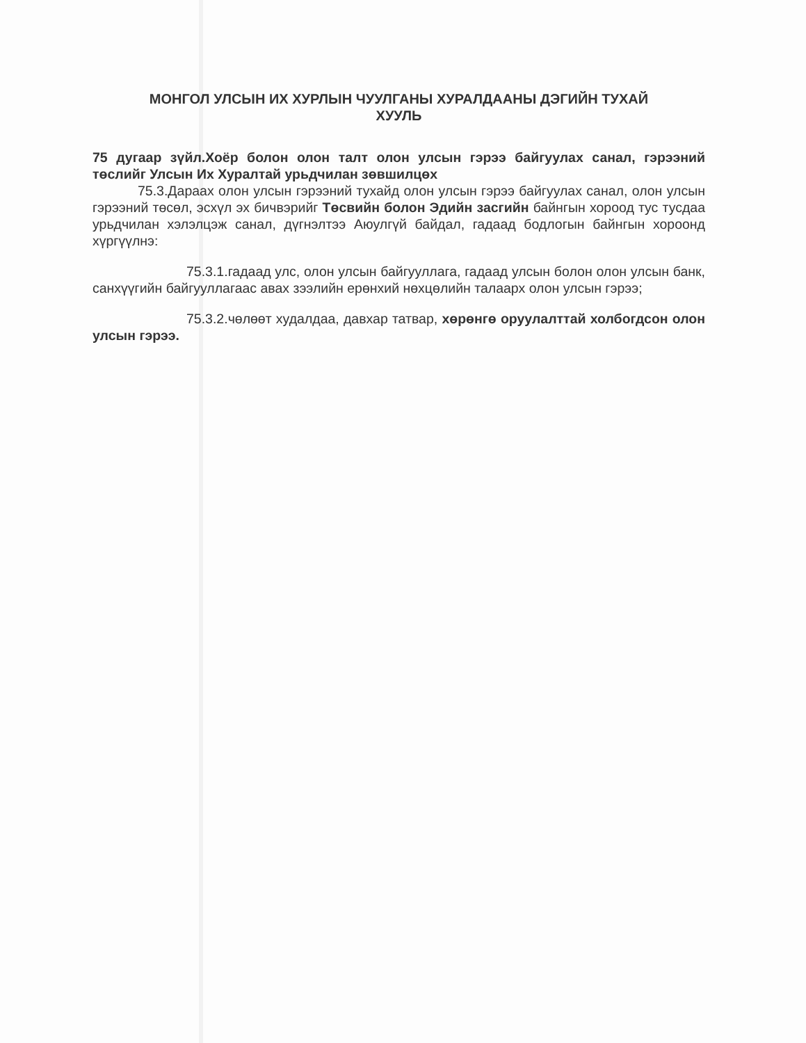МОНГОЛ УЛСЫН ИХ ХУРЛЫН ЧУУЛГАНЫ ХУРАЛДААНЫ ДЭГИЙН ТУХАЙ
ХУУЛЬ
75 дугаар зүйл.Хоёр болон олон талт олон улсын гэрээ байгуулах санал, гэрээний төслийг Улсын Их Хуралтай урьдчилан зөвшилцөх
75.3.Дараах олон улсын гэрээний тухайд олон улсын гэрээ байгуулах санал, олон улсын гэрээний төсөл, эсхүл эх бичвэрийг Төсвийн болон Эдийн засгийн байнгын хороод тус тусдаа урьдчилан хэлэлцэж санал, дүгнэлтээ Аюулгүй байдал, гадаад бодлогын байнгын хороонд хүргүүлнэ:
75.3.1.гадаад улс, олон улсын байгууллага, гадаад улсын болон олон улсын банк, санхүүгийн байгууллагаас авах зээлийн ерөнхий нөхцөлийн талаарх олон улсын гэрээ;
75.3.2.чөлөөт худалдаа, давхар татвар, хөрөнгө оруулалттай холбогдсон олон улсын гэрээ.